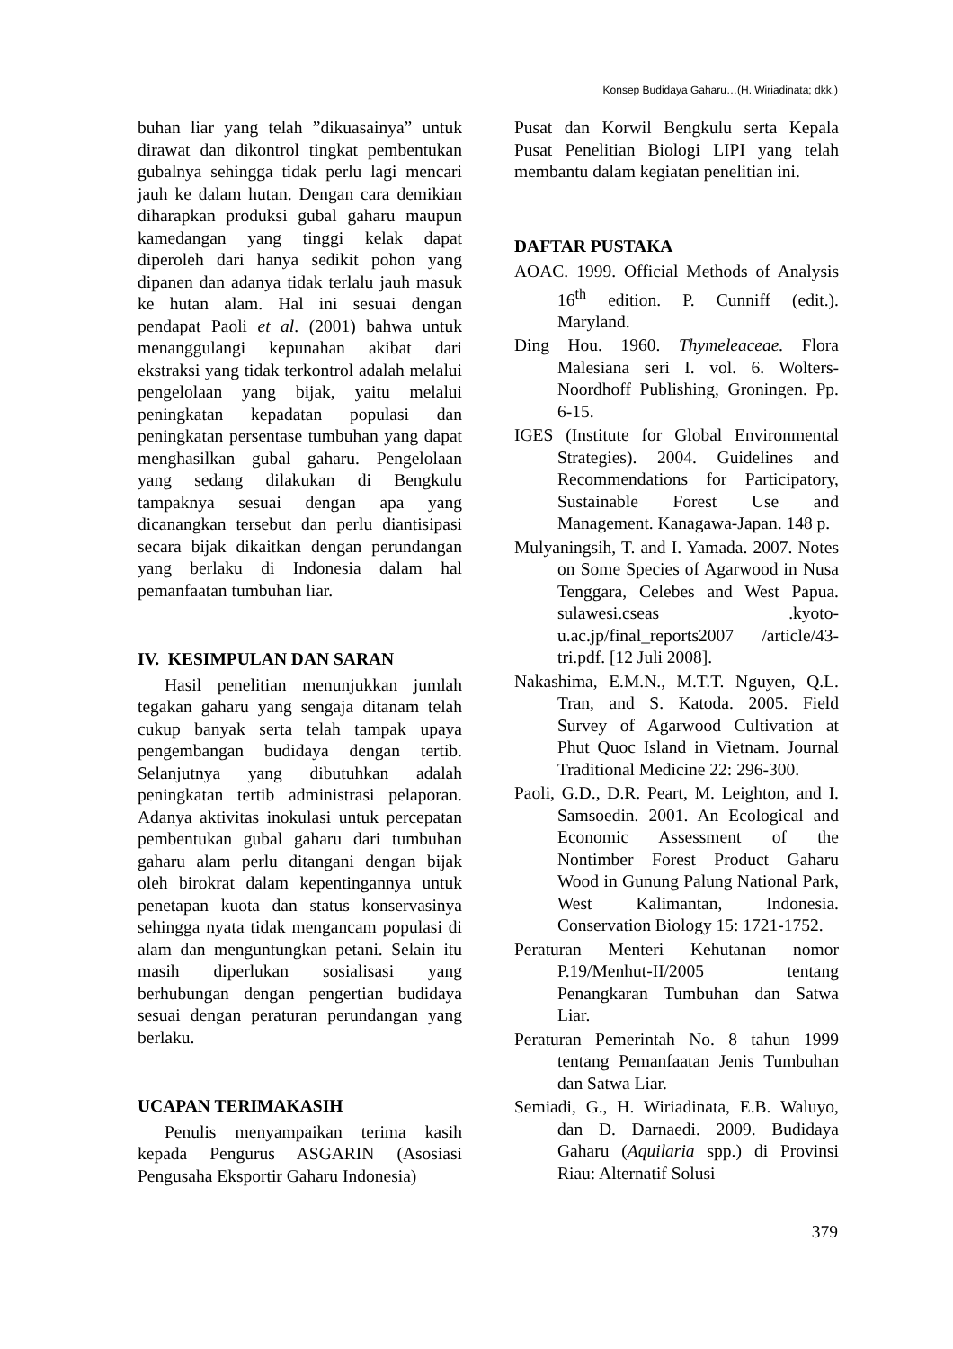Konsep Budidaya Gaharu…(H. Wiriadinata; dkk.)
buhan liar yang telah ”dikuasainya” untuk dirawat dan dikontrol tingkat pembentukan gubalnya sehingga tidak perlu lagi mencari jauh ke dalam hutan. Dengan cara demikian diharapkan produksi gubal gaharu maupun kamedangan yang tinggi kelak dapat diperoleh dari hanya sedikit pohon yang dipanen dan adanya tidak terlalu jauh masuk ke hutan alam. Hal ini sesuai dengan pendapat Paoli et al. (2001) bahwa untuk menanggulangi kepunahan akibat dari ekstraksi yang tidak terkontrol adalah melalui pengelolaan yang bijak, yaitu melalui peningkatan kepadatan populasi dan peningkatan persentase tumbuhan yang dapat menghasilkan gubal gaharu. Pengelolaan yang sedang dilakukan di Bengkulu tampaknya sesuai dengan apa yang dicanangkan tersebut dan perlu diantisipasi secara bijak dikaitkan dengan perundangan yang berlaku di Indonesia dalam hal pemanfaatan tumbuhan liar.
IV. KESIMPULAN DAN SARAN
Hasil penelitian menunjukkan jumlah tegakan gaharu yang sengaja ditanam telah cukup banyak serta telah tampak upaya pengembangan budidaya dengan tertib. Selanjutnya yang dibutuhkan adalah peningkatan tertib administrasi pelaporan. Adanya aktivitas inokulasi untuk percepatan pembentukan gubal gaharu dari tumbuhan gaharu alam perlu ditangani dengan bijak oleh birokrat dalam kepentingannya untuk penetapan kuota dan status konservasinya sehingga nyata tidak mengancam populasi di alam dan menguntungkan petani. Selain itu masih diperlukan sosialisasi yang berhubungan dengan pengertian budidaya sesuai dengan peraturan perundangan yang berlaku.
UCAPAN TERIMAKASIH
Penulis menyampaikan terima kasih kepada Pengurus ASGARIN (Asosiasi Pengusaha Eksportir Gaharu Indonesia)
Pusat dan Korwil Bengkulu serta Kepala Pusat Penelitian Biologi LIPI yang telah membantu dalam kegiatan penelitian ini.
DAFTAR PUSTAKA
AOAC. 1999. Official Methods of Analysis 16<sup>th</sup> edition. P. Cunniff (edit.). Maryland.
Ding Hou. 1960. Thymeleaceae. Flora Malesiana seri I. vol. 6. Wolters-Noordhoff Publishing, Groningen. Pp. 6-15.
IGES (Institute for Global Environmental Strategies). 2004. Guidelines and Recommendations for Participatory, Sustainable Forest Use and Management. Kanagawa-Japan. 148 p.
Mulyaningsih, T. and I. Yamada. 2007. Notes on Some Species of Agarwood in Nusa Tenggara, Celebes and West Papua. sulawesi.cseas .kyoto-u.ac.jp/final_reports2007 /article/43-tri.pdf. [12 Juli 2008].
Nakashima, E.M.N., M.T.T. Nguyen, Q.L. Tran, and S. Katoda. 2005. Field Survey of Agarwood Cultivation at Phut Quoc Island in Vietnam. Journal Traditional Medicine 22: 296-300.
Paoli, G.D., D.R. Peart, M. Leighton, and I. Samsoedin. 2001. An Ecological and Economic Assessment of the Nontimber Forest Product Gaharu Wood in Gunung Palung National Park, West Kalimantan, Indonesia. Conservation Biology 15: 1721-1752.
Peraturan Menteri Kehutanan nomor P.19/Menhut-II/2005 tentang Penangkaran Tumbuhan dan Satwa Liar.
Peraturan Pemerintah No. 8 tahun 1999 tentang Pemanfaatan Jenis Tumbuhan dan Satwa Liar.
Semiadi, G., H. Wiriadinata, E.B. Waluyo, dan D. Darnaedi. 2009. Budidaya Gaharu (Aquilaria spp.) di Provinsi Riau: Alternatif Solusi
379